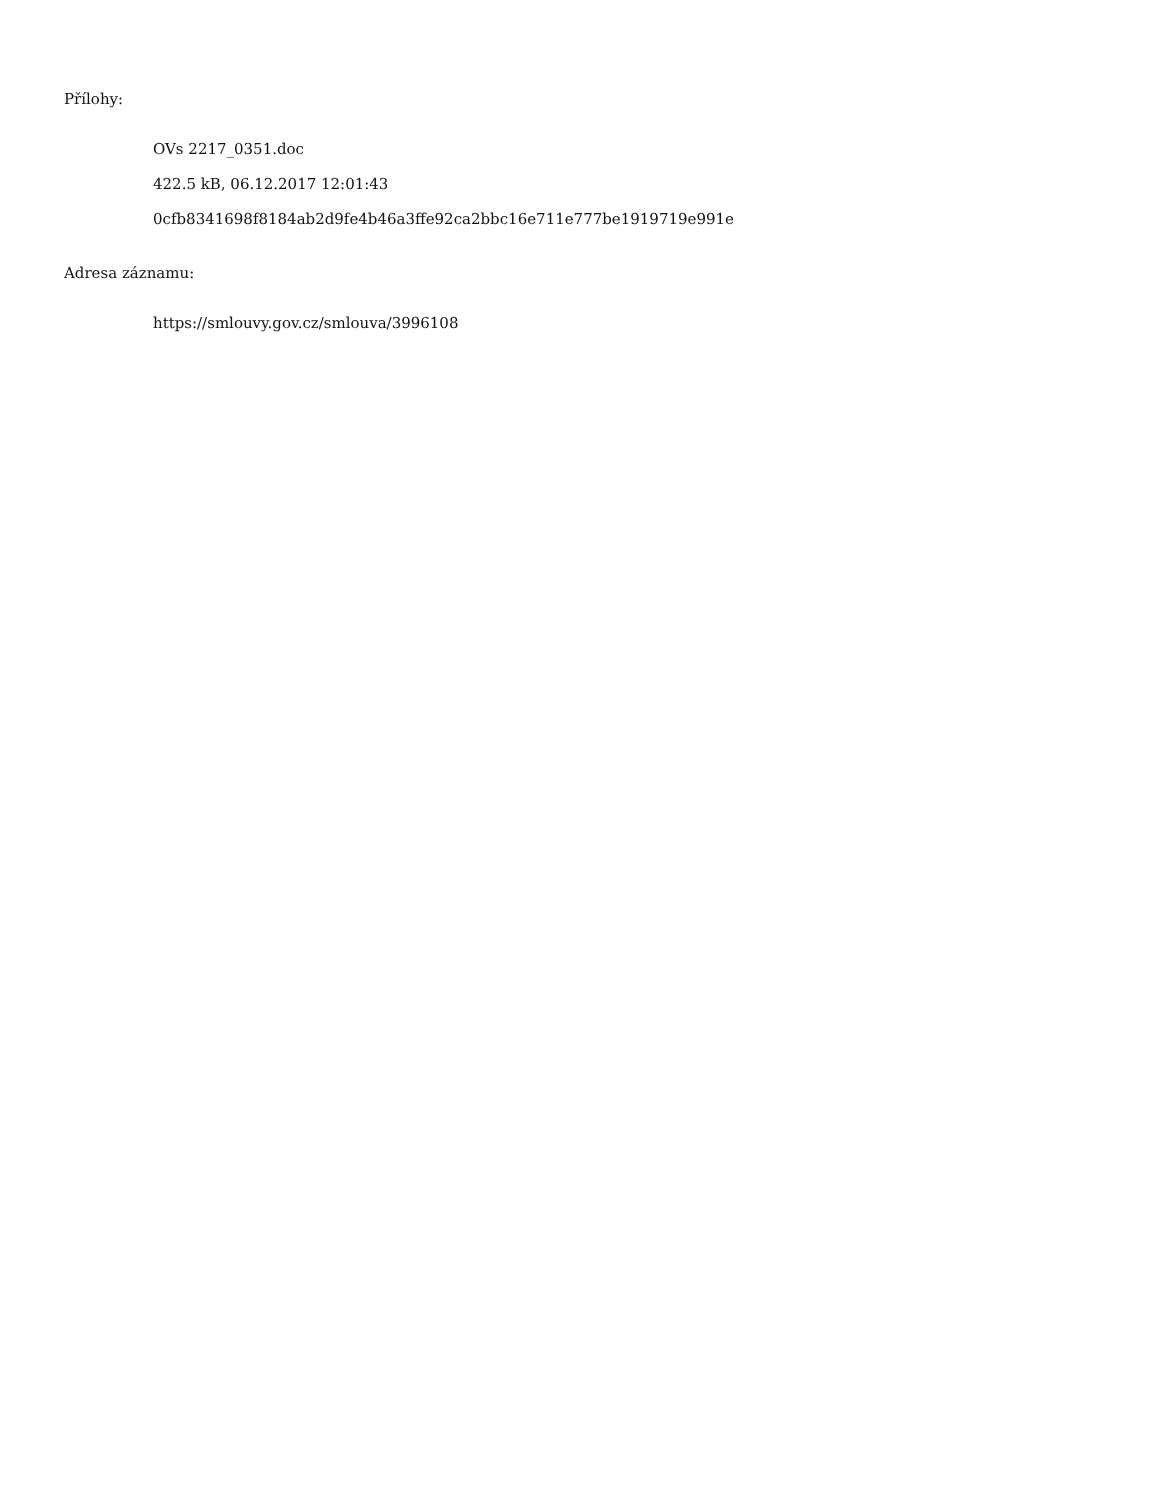Přílohy:
OVs 2217_0351.doc
422.5 kB, 06.12.2017 12:01:43
0cfb8341698f8184ab2d9fe4b46a3ffe92ca2bbc16e711e777be1919719e991e
Adresa záznamu:
https://smlouvy.gov.cz/smlouva/3996108